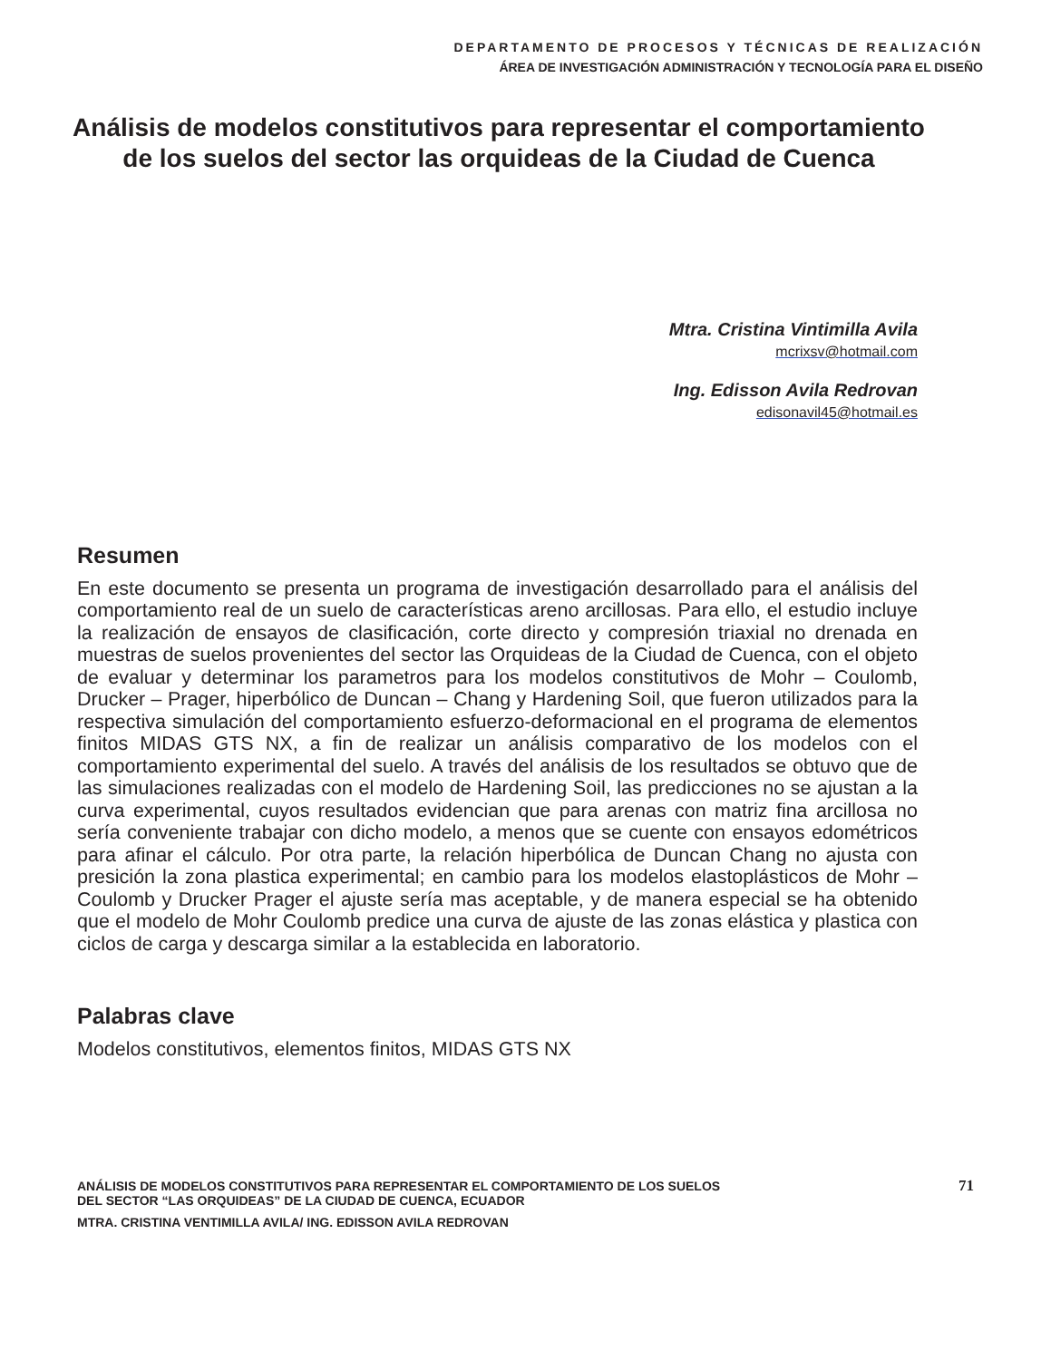DEPARTAMENTO DE PROCESOS Y TÉCNICAS DE REALIZACIÓN
ÁREA DE INVESTIGACIÓN ADMINISTRACIÓN Y TECNOLOGÍA PARA EL DISEÑO
Análisis de modelos constitutivos para representar el comportamiento de los suelos del sector las orquideas de la Ciudad de Cuenca
Mtra. Cristina Vintimilla Avila
mcrixsv@hotmail.com
Ing. Edisson Avila Redrovan
edisonavil45@hotmail.es
Resumen
En este documento se presenta un programa de investigación desarrollado para el análisis del comportamiento real de un suelo de características areno arcillosas. Para ello, el estudio incluye la realización de ensayos de clasificación, corte directo y compresión triaxial no drenada en muestras de suelos provenientes del sector las Orquideas de la Ciudad de Cuenca, con el objeto de evaluar y determinar los parametros para los modelos constitutivos de Mohr – Coulomb, Drucker – Prager, hiperbólico de Duncan – Chang y Hardening Soil, que fueron utilizados para la respectiva simulación del comportamiento esfuerzo-deformacional en el programa de elementos finitos MIDAS GTS NX, a fin de realizar un análisis comparativo de los modelos con el comportamiento experimental del suelo. A través del análisis de los resultados se obtuvo que de las simulaciones realizadas con el modelo de Hardening Soil, las predicciones no se ajustan a la curva experimental, cuyos resultados evidencian que para arenas con matriz fina arcillosa no sería conveniente trabajar con dicho modelo, a menos que se cuente con ensayos edométricos para afinar el cálculo. Por otra parte, la relación hiperbólica de Duncan Chang no ajusta con presición la zona plastica experimental; en cambio para los modelos elastoplásticos de Mohr – Coulomb y Drucker Prager el ajuste sería mas aceptable, y de manera especial se ha obtenido que el modelo de Mohr Coulomb predice una curva de ajuste de las zonas elástica y plastica con ciclos de carga y descarga similar a la establecida en laboratorio.
Palabras clave
Modelos constitutivos, elementos finitos, MIDAS GTS NX
ANÁLISIS DE MODELOS CONSTITUTIVOS PARA REPRESENTAR EL COMPORTAMIENTO DE LOS SUELOS
DEL SECTOR “LAS ORQUIDEAS” DE LA CIUDAD DE CUENCA, ECUADOR
MTRA. CRISTINA VENTIMILLA AVILA/ ING. EDISSON AVILA REDROVAN
71